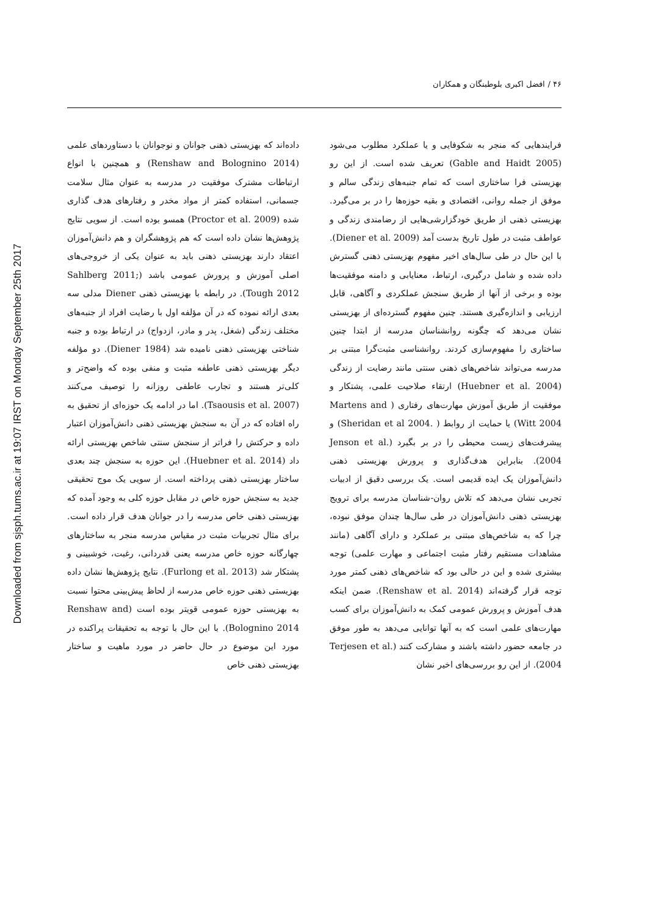Downloaded from sjsph.tums.ac.ir at 19:07 IRST on Monday September 25th 2017
۴۶ / افضل اکبری بلوطبنگان و همکاران
فرایندهایی که منجر به شکوفایی و یا عملکرد مطلوب می‌شود (Gable and Haidt 2005) تعریف شده است. از این رو بهزیستی فرا ساختاری است که تمام جنبه‌های زندگی سالم و موفق از جمله روانی، اقتصادی و بقیه حوزه‌ها را در بر می‌گیرد. بهزیستی ذهنی از طریق خودگزارشی‌هایی از رضامندی زندگی و عواطف مثبت در طول تاریخ بدست آمد (Diener et al. 2009). با این حال در طی سال‌های اخیر مفهوم بهزیستی ذهنی گسترش داده شده و شامل درگیری، ارتباط، معنایابی و دامنه موفقیت‌ها بوده و برخی از آنها از طریق سنجش عملکردی و آگاهی، قابل ارزیابی و اندازه‌گیری هستند. چنین مفهوم گسترده‌ای از بهزیستی نشان می‌دهد که چگونه روانشناسان مدرسه از ابتدا چنین ساختاری را مفهوم‌سازی کردند. روانشناسی مثبت‌گرا مبتنی بر مدرسه می‌تواند شاخص‌های ذهنی سنتی مانند رضایت از زندگی (Huebner et al. 2004) ارتقاء صلاحیت علمی، پشتکار و موفقیت از طریق آموزش مهارت‌های رفتاری ( Martens and Witt 2004) یا حمایت از روابط ( .Sheridan et al 2004) و پیشرفت‌های زیست محیطی را در بر بگیرد (Jenson et al. 2004). بنابراین هدف‌گذاری و پرورش بهزیستی ذهنی دانش‌آموزان یک ایده قدیمی است. یک بررسی دقیق از ادبیات تجربی نشان می‌دهد که تلاش روان-شناسان مدرسه برای ترویج بهزیستی ذهنی دانش‌آموزان در طی سال‌ها چندان موفق نبوده، چرا که به شاخص‌های مبتنی بر عملکرد و دارای آگاهی (مانند مشاهدات مستقیم رفتار مثبت اجتماعی و مهارت علمی) توجه بیشتری شده و این در حالی بود که شاخص‌های ذهنی کمتر مورد توجه قرار گرفته‌اند (Renshaw et al. 2014). ضمن اینکه هدف آموزش و پرورش عمومی کمک به دانش‌آموزان برای کسب مهارت‌های علمی است که به آنها توانایی می‌دهد به طور موفق در جامعه حضور داشته باشند و مشارکت کنند (Terjesen et al. 2004). از این رو بررسی‌های اخیر نشان
داده‌اند که بهزیستی ذهنی جوانان و نوجوانان با دستاوردهای علمی (Renshaw and Bolognino 2014) و همچنین با انواع ارتباطات مشترک موفقیت در مدرسه به عنوان مثال سلامت جسمانی، استفاده کمتر از مواد مخدر و رفتارهای هدف گذاری شده (Proctor et al. 2009) همسو بوده است. از سویی نتایج پژوهش‌ها نشان داده است که هم پژوهشگران و هم دانش‌آموزان اعتقاد دارند بهزیستی ذهنی باید به عنوان یکی از خروجی‌های اصلی آموزش و پرورش عمومی باشد (Sahlberg 2011; Tough 2012). در رابطه با بهزیستی ذهنی Diener مدلی سه بعدی ارائه نموده که در آن مؤلفه اول با رضایت افراد از جنبه‌های مختلف زندگی (شغل، پدر و مادر، ازدواج) در ارتباط بوده و جنبه شناختی بهزیستی ذهنی نامیده شد (Diener 1984). دو مؤلفه دیگر بهزیستی ذهنی عاطفه مثبت و منفی بوده که واضح‌تر و کلی‌تر هستند و تجارب عاطفی روزانه را توصیف می‌کنند (Tsaousis et al. 2007). اما در ادامه یک حوزه‌ای از تحقیق به راه افتاده که در آن به سنجش بهزیستی ذهنی دانش‌آموزان اعتبار داده و حرکتش را فراتر از سنجش سنتی شاخص بهزیستی ارائه داد (Huebner et al. 2014). این حوزه به سنجش چند بعدی ساختار بهزیستی ذهنی پرداخته است. از سویی یک موج تحقیقی جدید به سنجش حوزه خاص در مقابل حوزه کلی به وجود آمده که بهزیستی ذهنی خاص مدرسه را در جوانان هدف قرار داده است. برای مثال تجربیات مثبت در مقیاس مدرسه منجر به ساختارهای چهارگانه حوزه خاص مدرسه یعنی قدردانی، رغبت، خوشبینی و پشتکار شد (Furlong et al. 2013). نتایج پژوهش‌ها نشان داده بهزیستی ذهنی حوزه خاص مدرسه از لحاظ پیش‌بینی محتوا نسبت به بهزیستی حوزه عمومی قویتر بوده است (Renshaw and Bolognino 2014). با این حال با توجه به تحقیقات پراکنده در مورد این موضوع در حال حاضر در مورد ماهیت و ساختار بهزیستی ذهنی خاص